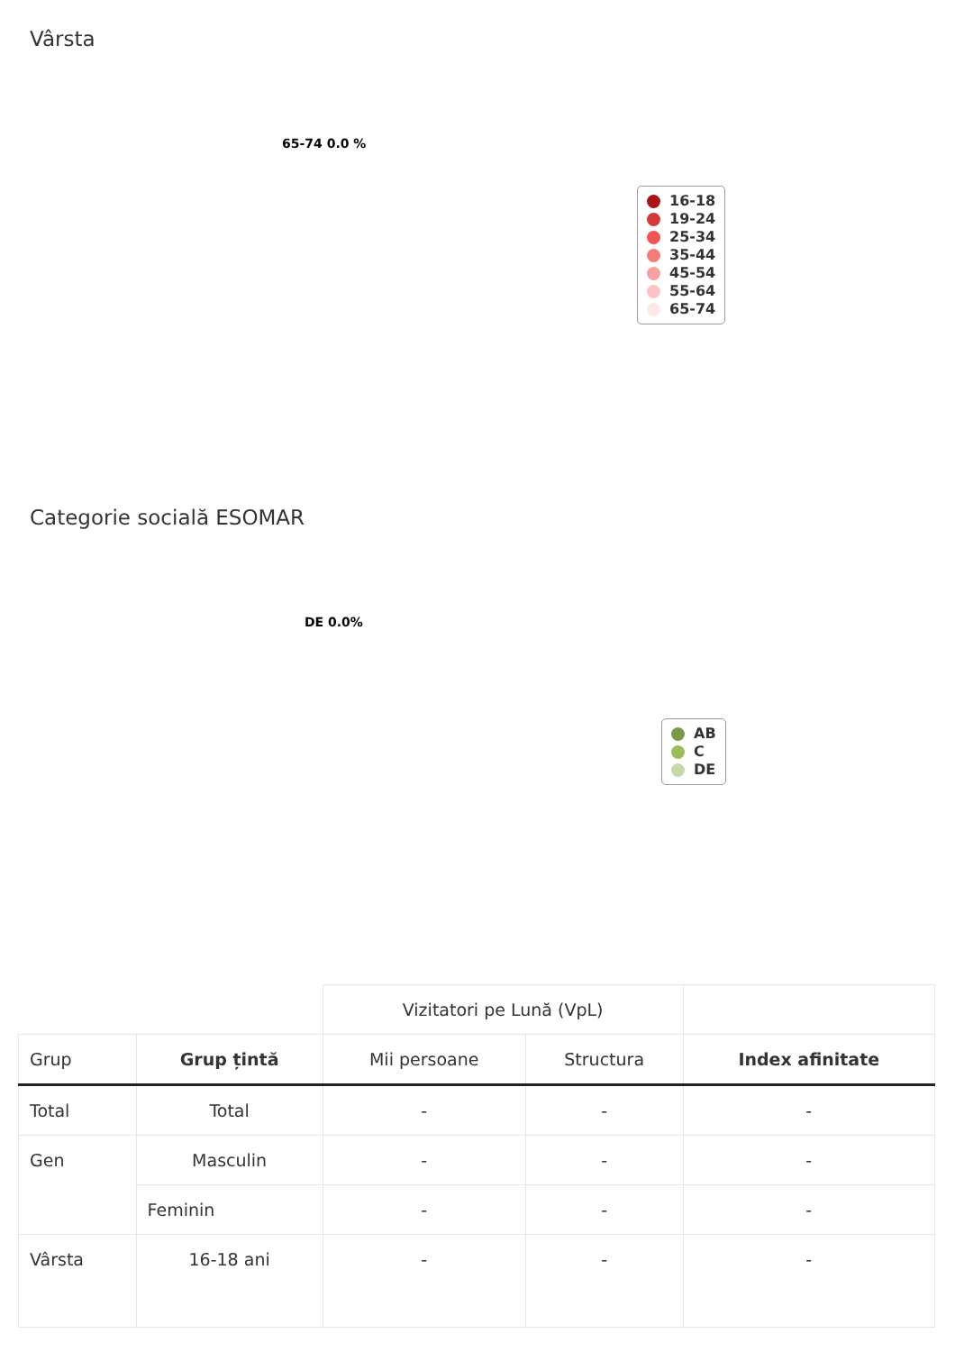Vârsta
65-74 0.0 %
16-18
19-24
25-34
35-44
45-54
55-64
65-74
Categorie socială ESOMAR
DE 0.0%
AB
C
DE
| | | Vizitatori pe Lună (VpL) | | |
| --- | --- | --- | --- | --- |
| Grup | Grup țintă | Mii persoane | Structura | Index afinitate |
| Total | Total | - | - | - |
| Gen | Masculin | - | - | - |
| | Feminin | - | - | - |
| Vârsta | 16-18 ani | - | - | - |